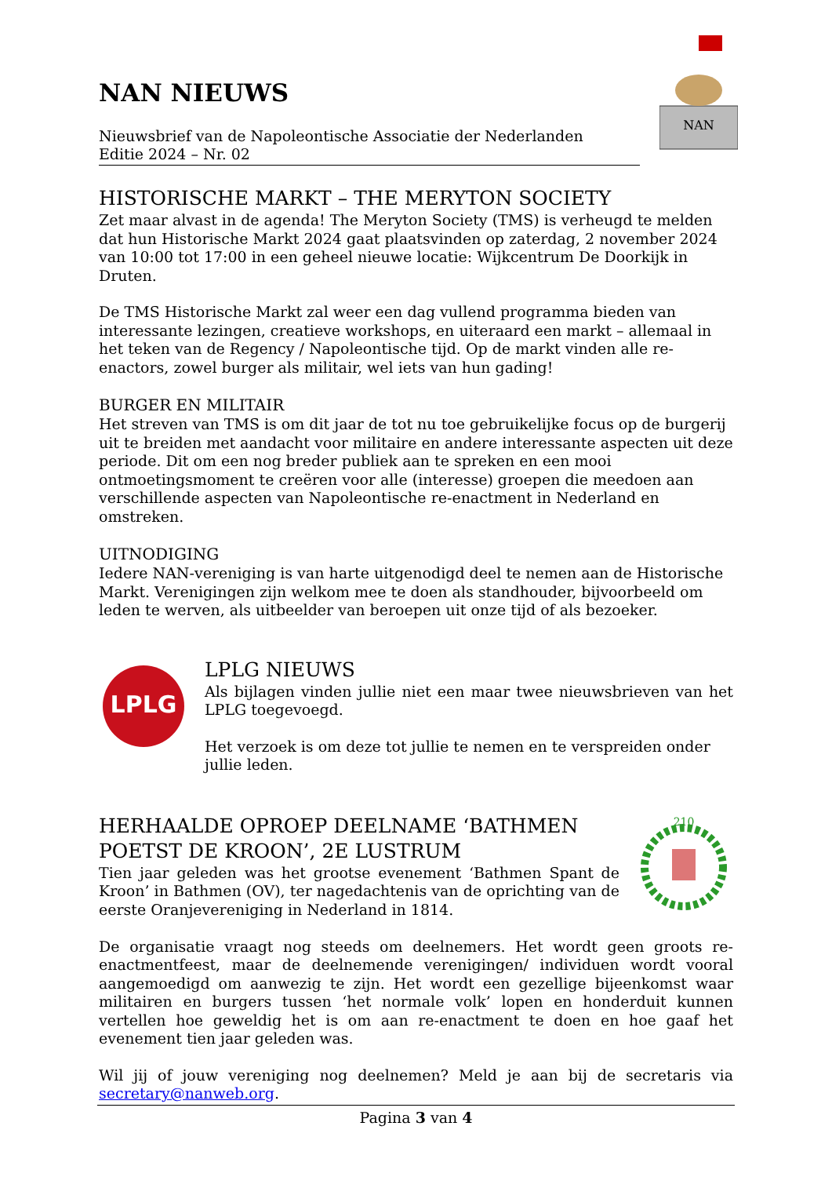NAN
NAN NIEUWS
Nieuwsbrief van de Napoleontische Associatie der Nederlanden
Editie 2024 – Nr. 02
HISTORISCHE MARKT – THE MERYTON SOCIETY
Zet maar alvast in de agenda! The Meryton Society (TMS) is verheugd te melden dat hun Historische Markt 2024 gaat plaatsvinden op zaterdag, 2 november 2024 van 10:00 tot 17:00 in een geheel nieuwe locatie: Wijkcentrum De Doorkijk in Druten.
De TMS Historische Markt zal weer een dag vullend programma bieden van interessante lezingen, creatieve workshops, en uiteraard een markt – allemaal in het teken van de Regency / Napoleontische tijd. Op de markt vinden alle re-enactors, zowel burger als militair, wel iets van hun gading!
BURGER EN MILITAIR
Het streven van TMS is om dit jaar de tot nu toe gebruikelijke focus op de burgerij uit te breiden met aandacht voor militaire en andere interessante aspecten uit deze periode. Dit om een nog breder publiek aan te spreken en een mooi ontmoetingsmoment te creëren voor alle (interesse) groepen die meedoen aan verschillende aspecten van Napoleontische re-enactment in Nederland en omstreken.
UITNODIGING
Iedere NAN-vereniging is van harte uitgenodigd deel te nemen aan de Historische Markt. Verenigingen zijn welkom mee te doen als standhouder, bijvoorbeeld om leden te werven, als uitbeelder van beroepen uit onze tijd of als bezoeker.
LPLG
LPLG NIEUWS
Als bijlagen vinden jullie niet een maar twee nieuwsbrieven van het LPLG toegevoegd.
Het verzoek is om deze tot jullie te nemen en te verspreiden onder jullie leden.
HERHAALDE OPROEP DEELNAME ‘BATHMEN POETST DE KROON’, 2E LUSTRUM
Tien jaar geleden was het grootse evenement ‘Bathmen Spant de Kroon’ in Bathmen (OV), ter nagedachtenis van de oprichting van de eerste Oranjevereniging in Nederland in 1814.
210
De organisatie vraagt nog steeds om deelnemers. Het wordt geen groots re-enactmentfeest, maar de deelnemende verenigingen/ individuen wordt vooral aangemoedigd om aanwezig te zijn. Het wordt een gezellige bijeenkomst waar militairen en burgers tussen ‘het normale volk’ lopen en honderduit kunnen vertellen hoe geweldig het is om aan re-enactment te doen en hoe gaaf het evenement tien jaar geleden was.
Wil jij of jouw vereniging nog deelnemen? Meld je aan bij de secretaris via
secretary@nanweb.org.
Pagina 3 van 4